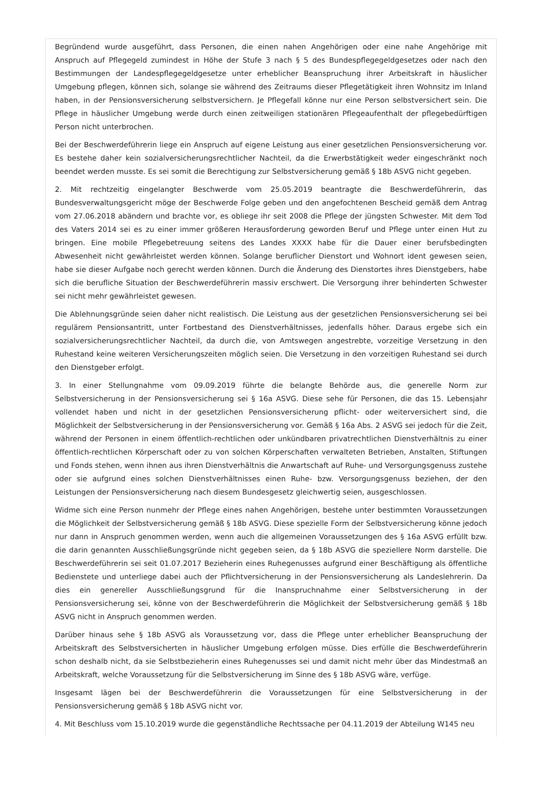Begründend wurde ausgeführt, dass Personen, die einen nahen Angehörigen oder eine nahe Angehörige mit Anspruch auf Pflegegeld zumindest in Höhe der Stufe 3 nach § 5 des Bundespflegegeldgesetzes oder nach den Bestimmungen der Landespflegegeldgesetze unter erheblicher Beanspruchung ihrer Arbeitskraft in häuslicher Umgebung pflegen, können sich, solange sie während des Zeitraums dieser Pflegetätigkeit ihren Wohnsitz im Inland haben, in der Pensionsversicherung selbstversichern. Je Pflegefall könne nur eine Person selbstversichert sein. Die Pflege in häuslicher Umgebung werde durch einen zeitweiligen stationären Pflegeaufenthalt der pflegebedürftigen Person nicht unterbrochen.
Bei der Beschwerdeführerin liege ein Anspruch auf eigene Leistung aus einer gesetzlichen Pensionsversicherung vor. Es bestehe daher kein sozialversicherungsrechtlicher Nachteil, da die Erwerbstätigkeit weder eingeschränkt noch beendet werden musste. Es sei somit die Berechtigung zur Selbstversicherung gemäß § 18b ASVG nicht gegeben.
2. Mit rechtzeitig eingelangter Beschwerde vom 25.05.2019 beantragte die Beschwerdeführerin, das Bundesverwaltungsgericht möge der Beschwerde Folge geben und den angefochtenen Bescheid gemäß dem Antrag vom 27.06.2018 abändern und brachte vor, es obliege ihr seit 2008 die Pflege der jüngsten Schwester. Mit dem Tod des Vaters 2014 sei es zu einer immer größeren Herausforderung geworden Beruf und Pflege unter einen Hut zu bringen. Eine mobile Pflegebetreuung seitens des Landes XXXX habe für die Dauer einer berufsbedingten Abwesenheit nicht gewährleistet werden können. Solange beruflicher Dienstort und Wohnort ident gewesen seien, habe sie dieser Aufgabe noch gerecht werden können. Durch die Änderung des Dienstortes ihres Dienstgebers, habe sich die berufliche Situation der Beschwerdeführerin massiv erschwert. Die Versorgung ihrer behinderten Schwester sei nicht mehr gewährleistet gewesen.
Die Ablehnungsgründe seien daher nicht realistisch. Die Leistung aus der gesetzlichen Pensionsversicherung sei bei regulärem Pensionsantritt, unter Fortbestand des Dienstverhältnisses, jedenfalls höher. Daraus ergebe sich ein sozialversicherungsrechtlicher Nachteil, da durch die, von Amtswegen angestrebte, vorzeitige Versetzung in den Ruhestand keine weiteren Versicherungszeiten möglich seien. Die Versetzung in den vorzeitigen Ruhestand sei durch den Dienstgeber erfolgt.
3. In einer Stellungnahme vom 09.09.2019 führte die belangte Behörde aus, die generelle Norm zur Selbstversicherung in der Pensionsversicherung sei § 16a ASVG. Diese sehe für Personen, die das 15. Lebensjahr vollendet haben und nicht in der gesetzlichen Pensionsversicherung pflicht- oder weiterversichert sind, die Möglichkeit der Selbstversicherung in der Pensionsversicherung vor. Gemäß § 16a Abs. 2 ASVG sei jedoch für die Zeit, während der Personen in einem öffentlich-rechtlichen oder unkündbaren privatrechtlichen Dienstverhältnis zu einer öffentlich-rechtlichen Körperschaft oder zu von solchen Körperschaften verwalteten Betrieben, Anstalten, Stiftungen und Fonds stehen, wenn ihnen aus ihren Dienstverhältnis die Anwartschaft auf Ruhe- und Versorgungsgenuss zustehe oder sie aufgrund eines solchen Dienstverhältnisses einen Ruhe- bzw. Versorgungsgenuss beziehen, der den Leistungen der Pensionsversicherung nach diesem Bundesgesetz gleichwertig seien, ausgeschlossen.
Widme sich eine Person nunmehr der Pflege eines nahen Angehörigen, bestehe unter bestimmten Voraussetzungen die Möglichkeit der Selbstversicherung gemäß § 18b ASVG. Diese spezielle Form der Selbstversicherung könne jedoch nur dann in Anspruch genommen werden, wenn auch die allgemeinen Voraussetzungen des § 16a ASVG erfüllt bzw. die darin genannten Ausschließungsgründe nicht gegeben seien, da § 18b ASVG die speziellere Norm darstelle. Die Beschwerdeführerin sei seit 01.07.2017 Bezieherin eines Ruhegenusses aufgrund einer Beschäftigung als öffentliche Bedienstete und unterliege dabei auch der Pflichtversicherung in der Pensionsversicherung als Landeslehrerin. Da dies ein genereller Ausschließungsgrund für die Inanspruchnahme einer Selbstversicherung in der Pensionsversicherung sei, könne von der Beschwerdeführerin die Möglichkeit der Selbstversicherung gemäß § 18b ASVG nicht in Anspruch genommen werden.
Darüber hinaus sehe § 18b ASVG als Voraussetzung vor, dass die Pflege unter erheblicher Beanspruchung der Arbeitskraft des Selbstversicherten in häuslicher Umgebung erfolgen müsse. Dies erfülle die Beschwerdeführerin schon deshalb nicht, da sie Selbstbezieherin eines Ruhegenusses sei und damit nicht mehr über das Mindestmaß an Arbeitskraft, welche Voraussetzung für die Selbstversicherung im Sinne des § 18b ASVG wäre, verfüge.
Insgesamt lägen bei der Beschwerdeführerin die Voraussetzungen für eine Selbstversicherung in der Pensionsversicherung gemäß § 18b ASVG nicht vor.
4. Mit Beschluss vom 15.10.2019 wurde die gegenständliche Rechtssache per 04.11.2019 der Abteilung W145 neu